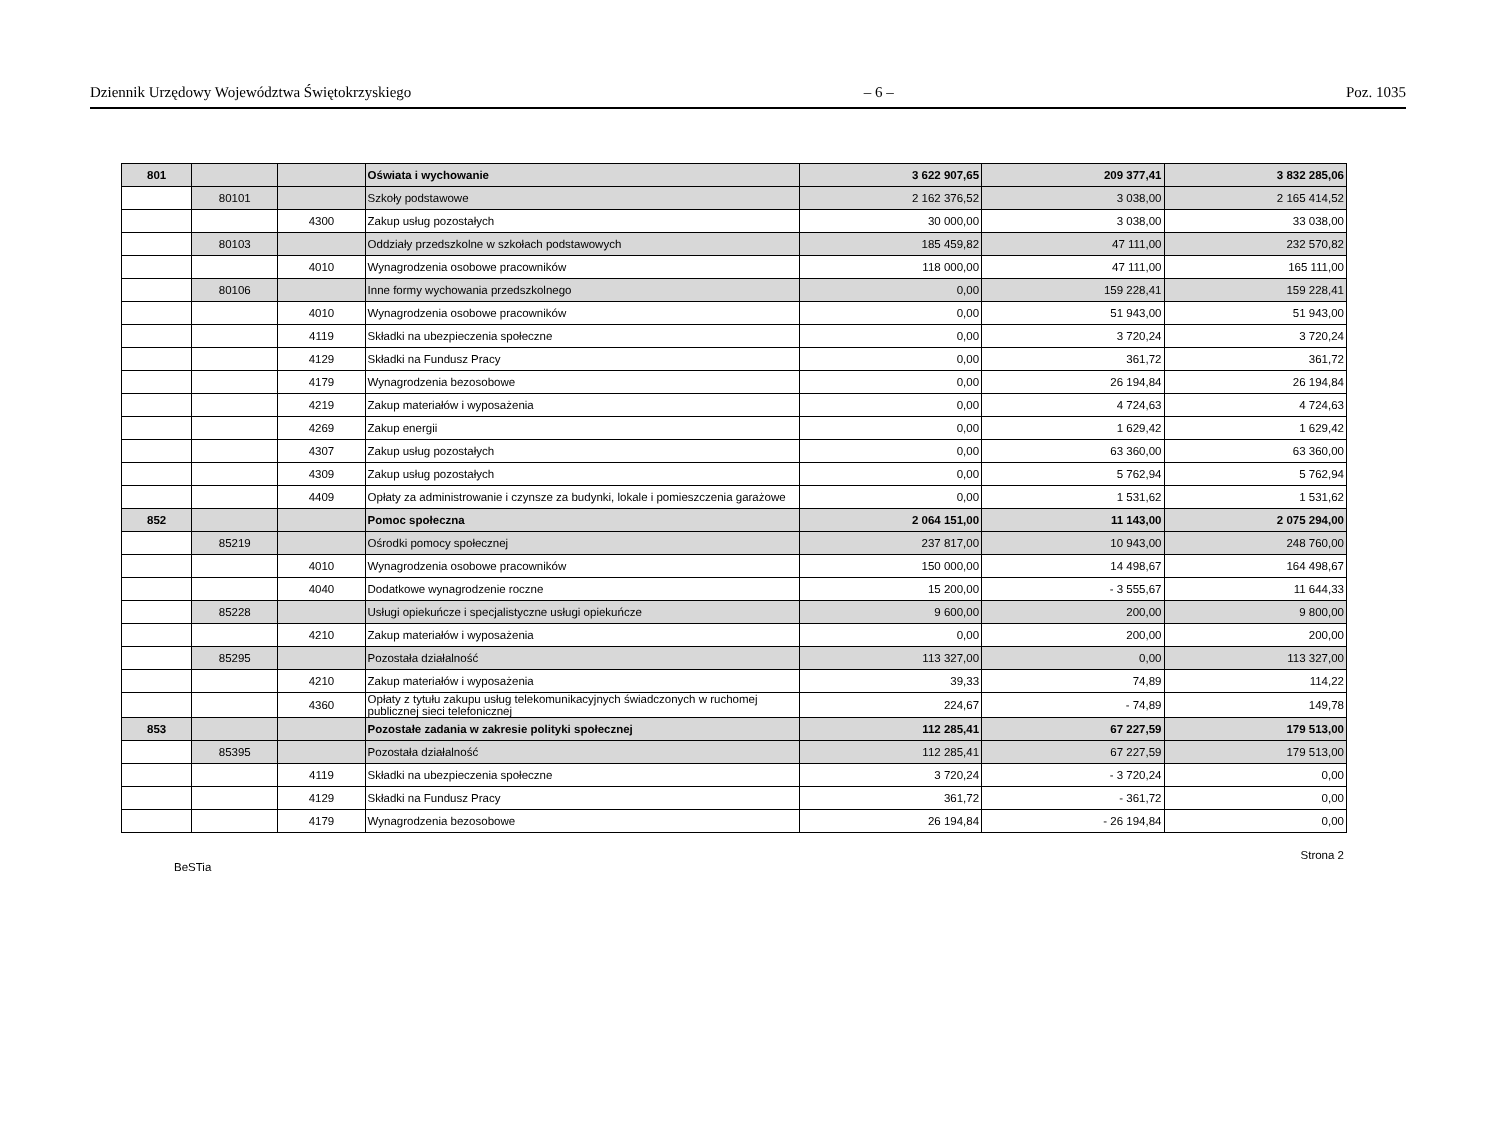Dziennik Urzędowy Województwa Świętokrzyskiego – 6 – Poz. 1035
| 801 | | | Oświata i wychowanie | 3 622 907,65 | 209 377,41 | 3 832 285,06 |
| | 80101 | | Szkoły podstawowe | 2 162 376,52 | 3 038,00 | 2 165 414,52 |
| | | 4300 | Zakup usług pozostałych | 30 000,00 | 3 038,00 | 33 038,00 |
| | 80103 | | Oddziały przedszkolne w szkołach podstawowych | 185 459,82 | 47 111,00 | 232 570,82 |
| | | 4010 | Wynagrodzenia osobowe pracowników | 118 000,00 | 47 111,00 | 165 111,00 |
| | 80106 | | Inne formy wychowania przedszkolnego | 0,00 | 159 228,41 | 159 228,41 |
| | | 4010 | Wynagrodzenia osobowe pracowników | 0,00 | 51 943,00 | 51 943,00 |
| | | 4119 | Składki na ubezpieczenia społeczne | 0,00 | 3 720,24 | 3 720,24 |
| | | 4129 | Składki na Fundusz Pracy | 0,00 | 361,72 | 361,72 |
| | | 4179 | Wynagrodzenia bezosobowe | 0,00 | 26 194,84 | 26 194,84 |
| | | 4219 | Zakup materiałów i wyposażenia | 0,00 | 4 724,63 | 4 724,63 |
| | | 4269 | Zakup energii | 0,00 | 1 629,42 | 1 629,42 |
| | | 4307 | Zakup usług pozostałych | 0,00 | 63 360,00 | 63 360,00 |
| | | 4309 | Zakup usług pozostałych | 0,00 | 5 762,94 | 5 762,94 |
| | | 4409 | Opłaty za administrowanie i czynsze za budynki, lokale i pomieszczenia garażowe | 0,00 | 1 531,62 | 1 531,62 |
| 852 | | | Pomoc społeczna | 2 064 151,00 | 11 143,00 | 2 075 294,00 |
| | 85219 | | Ośrodki pomocy społecznej | 237 817,00 | 10 943,00 | 248 760,00 |
| | | 4010 | Wynagrodzenia osobowe pracowników | 150 000,00 | 14 498,67 | 164 498,67 |
| | | 4040 | Dodatkowe wynagrodzenie roczne | 15 200,00 | - 3 555,67 | 11 644,33 |
| | 85228 | | Usługi opiekuńcze i specjalistyczne usługi opiekuńcze | 9 600,00 | 200,00 | 9 800,00 |
| | | 4210 | Zakup materiałów i wyposażenia | 0,00 | 200,00 | 200,00 |
| | 85295 | | Pozostała działalność | 113 327,00 | 0,00 | 113 327,00 |
| | | 4210 | Zakup materiałów i wyposażenia | 39,33 | 74,89 | 114,22 |
| | | 4360 | Opłaty z tytułu zakupu usług telekomunikacyjnych świadczonych w ruchomej publicznej sieci telefonicznej | 224,67 | - 74,89 | 149,78 |
| 853 | | | Pozostałe zadania w zakresie polityki społecznej | 112 285,41 | 67 227,59 | 179 513,00 |
| | 85395 | | Pozostała działalność | 112 285,41 | 67 227,59 | 179 513,00 |
| | | 4119 | Składki na ubezpieczenia społeczne | 3 720,24 | - 3 720,24 | 0,00 |
| | | 4129 | Składki na Fundusz Pracy | 361,72 | - 361,72 | 0,00 |
| | | 4179 | Wynagrodzenia bezosobowe | 26 194,84 | - 26 194,84 | 0,00 |
BeSTia Strona 2